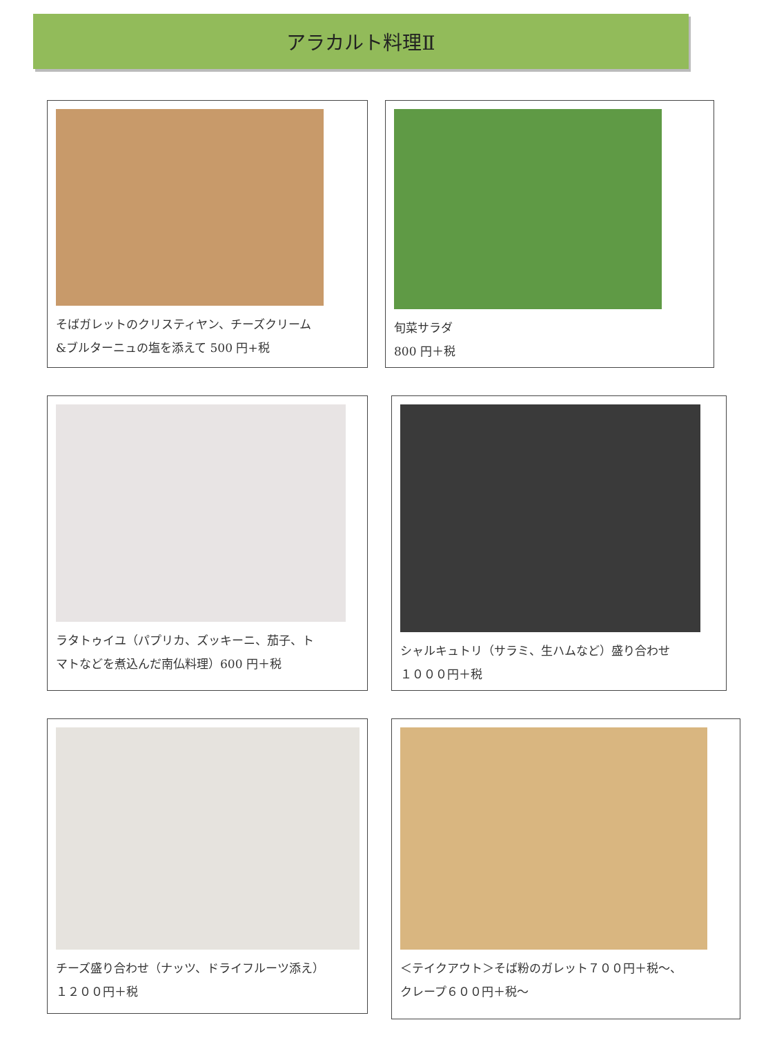アラカルト料理Ⅱ
そばガレットのクリスティヤン、チーズクリーム
&ブルターニュの塩を添えて 500 円+税
旬菜サラダ
800 円＋税
ラタトゥイユ（パプリカ、ズッキーニ、茄子、ト
マトなどを煮込んだ南仏料理）600 円＋税
シャルキュトリ（サラミ、生ハムなど）盛り合わせ
１０００円＋税
チーズ盛り合わせ（ナッツ、ドライフルーツ添え）
１２００円＋税
＜テイクアウト＞そば粉のガレット７００円＋税～、
クレープ６００円＋税～